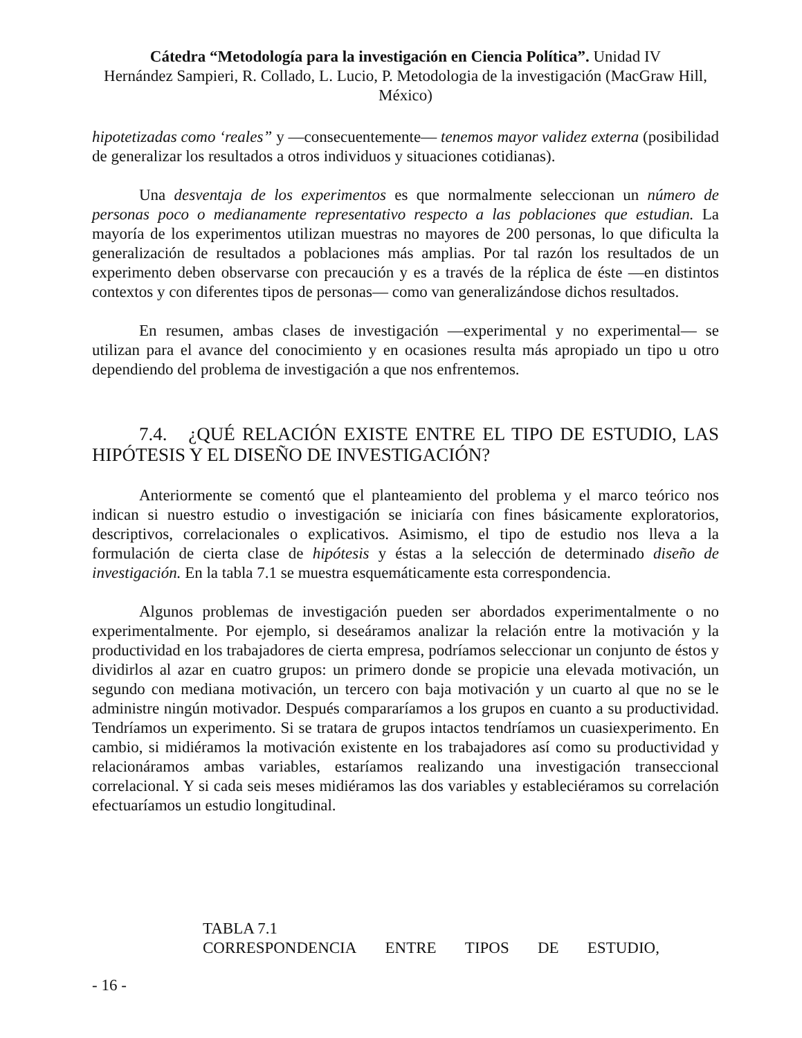Cátedra “Metodología para la investigación en Ciencia Política”. Unidad IV
Hernández Sampieri, R. Collado, L. Lucio, P. Metodologia de la investigación (MacGraw Hill, México)
hipotetizadas como ‘reales” y —consecuentemente— tenemos mayor validez externa (posibilidad de generalizar los resultados a otros individuos y situaciones cotidianas).
Una desventaja de los experimentos es que normalmente seleccionan un número de personas poco o medianamente representativo respecto a las poblaciones que estudian. La mayoría de los experimentos utilizan muestras no mayores de 200 personas, lo que dificulta la generalización de resultados a poblaciones más amplias. Por tal razón los resultados de un experimento deben observarse con precaución y es a través de la réplica de éste —en distintos contextos y con diferentes tipos de personas— como van generalizándose dichos resultados.
En resumen, ambas clases de investigación —experimental y no experimental— se utilizan para el avance del conocimiento y en ocasiones resulta más apropiado un tipo u otro dependiendo del problema de investigación a que nos enfrentemos.
7.4. ¿QUÉ RELACIÓN EXISTE ENTRE EL TIPO DE ESTUDIO, LAS HIPÓTESIS Y EL DISEÑO DE INVESTIGACIÓN?
Anteriormente se comentó que el planteamiento del problema y el marco teórico nos indican si nuestro estudio o investigación se iniciaría con fines básicamente exploratorios, descriptivos, correlacionales o explicativos. Asimismo, el tipo de estudio nos lleva a la formulación de cierta clase de hipótesis y éstas a la selección de determinado diseño de investigación. En la tabla 7.1 se muestra esquemáticamente esta correspondencia.
Algunos problemas de investigación pueden ser abordados experimentalmente o no experimentalmente. Por ejemplo, si deseáramos analizar la relación entre la motivación y la productividad en los trabajadores de cierta empresa, podríamos seleccionar un conjunto de éstos y dividirlos al azar en cuatro grupos: un primero donde se propicie una elevada motivación, un segundo con mediana motivación, un tercero con baja motivación y un cuarto al que no se le administre ningún motivador. Después compararíamos a los grupos en cuanto a su productividad. Tendríamos un experimento. Si se tratara de grupos intactos tendríamos un cuasiexperimento. En cambio, si midiéramos la motivación existente en los trabajadores así como su productividad y relacionáramos ambas variables, estaríamos realizando una investigación transeccional correlacional. Y si cada seis meses midiéramos las dos variables y estableciéramos su correlación efectuaríamos un estudio longitudinal.
TABLA 7.1
CORRESPONDENCIA ENTRE TIPOS DE ESTUDIO,
- 16 -